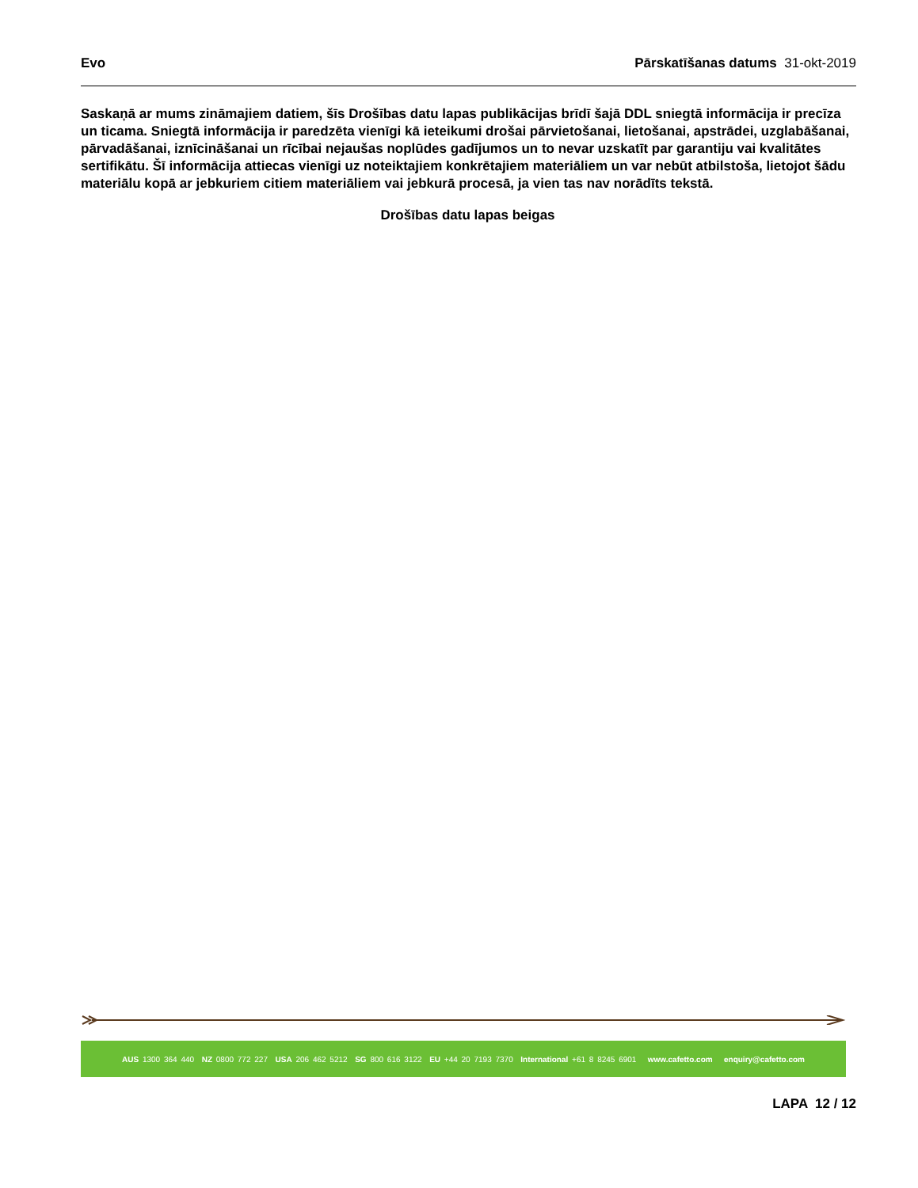Evo Pārskatīšanas datums 31-okt-2019
Saskaņā ar mums zināmajiem datiem, šīs Drošības datu lapas publikācijas brīdī šajā DDL sniegtā informācija ir precīza un ticama. Sniegtā informācija ir paredzēta vienīgi kā ieteikumi drošai pārvietošanai, lietošanai, apstrādei, uzglabāšanai, pārvadāšanai, iznīcināšanai un rīcībai nejaušas noplūdes gadījumos un to nevar uzskatīt par garantiju vai kvalitātes sertifikātu. Šī informācija attiecas vienīgi uz noteiktajiem konkrētajiem materiāliem un var nebūt atbilstoša, lietojot šādu materiālu kopā ar jebkuriem citiem materiāliem vai jebkurā procesā, ja vien tas nav norādīts tekstā.
Drošības datu lapas beigas
AUS 1300 364 440 NZ 0800 772 227 USA 206 462 5212 SG 800 616 3122 EU +44 20 7193 7370 International +61 8 8245 6901 www.cafetto.com enquiry@cafetto.com
LAPA 12 / 12